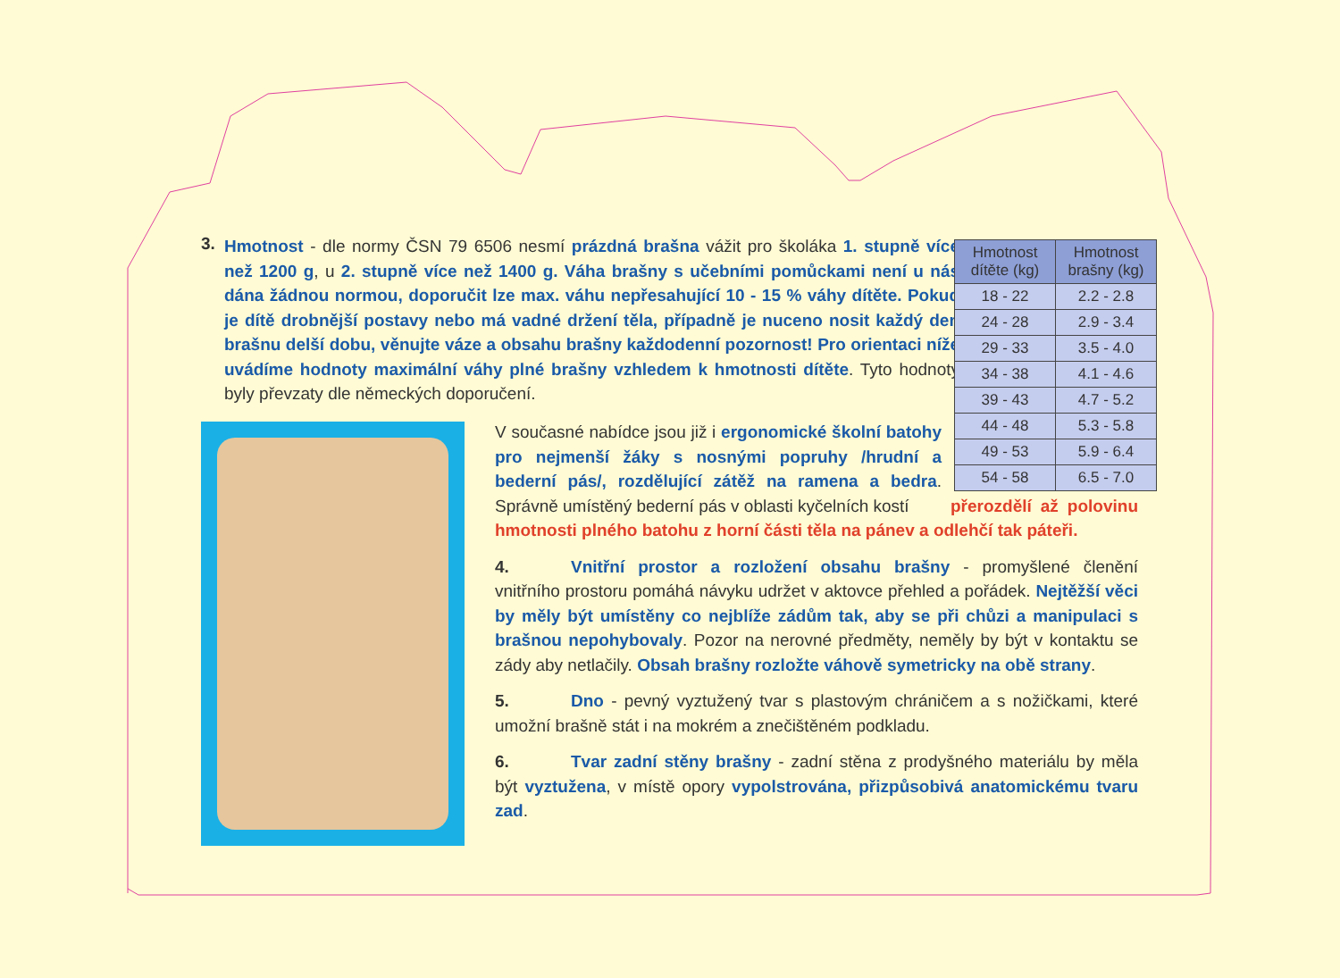3.
Hmotnost - dle normy ČSN 79 6506 nesmí prázdná brašna vážit pro školáka 1. stupně více než 1200 g, u 2. stupně více než 1400 g. Váha brašny s učebními pomůckami není u nás dána žádnou normou, doporučit lze max. váhu nepřesahující 10 - 15 % váhy dítěte. Pokud je dítě drobnější postavy nebo má vadné držení těla, případně je nuceno nosit každý den brašnu delší dobu, věnujte váze a obsahu brašny každodenní pozornost! Pro orientaci níže uvádíme hodnoty maximální váhy plné brašny vzhledem k hmotnosti dítěte. Tyto hodnoty byly převzaty dle německých doporučení.
| Hmotnost dítěte (kg) | Hmotnost brašny (kg) |
| --- | --- |
| 18 - 22 | 2.2 - 2.8 |
| 24 - 28 | 2.9 - 3.4 |
| 29 - 33 | 3.5 - 4.0 |
| 34 - 38 | 4.1 - 4.6 |
| 39 - 43 | 4.7 - 5.2 |
| 44 - 48 | 5.3 - 5.8 |
| 49 - 53 | 5.9 - 6.4 |
| 54 - 58 | 6.5 - 7.0 |
V současné nabídce jsou již i ergonomické školní batohy pro nejmenší žáky s nosnými popruhy /hrudní a bederní pás/, rozdělující zátěž na ramena a bedra. Správně umístěný bederní pás v oblasti kyčelních kostí přerozdělí až polovinu hmotnosti plného batohu z horní části těla na pánev a odlehčí tak páteři.
4. Vnitřní prostor a rozložení obsahu brašny - promyšlené členění vnitřního prostoru pomáhá návyku udržet v aktovce přehled a pořádek. Nejtěžší věci by měly být umístěny co nejblíže zádům tak, aby se při chůzi a manipulaci s brašnou nepohybovaly. Pozor na nerovné předměty, neměly by být v kontaktu se zády aby netlačily. Obsah brašny rozložte váhově symetricky na obě strany.
5. Dno - pevný vyztužený tvar s plastovým chráničem a s nožičkami, které umožní brašně stát i na mokrém a znečištěném podkladu.
6. Tvar zadní stěny brašny - zadní stěna z prodyšného materiálu by měla být vyztužena, v místě opory vypolstrována, přizpůsobivá anatomickému tvaru zad.